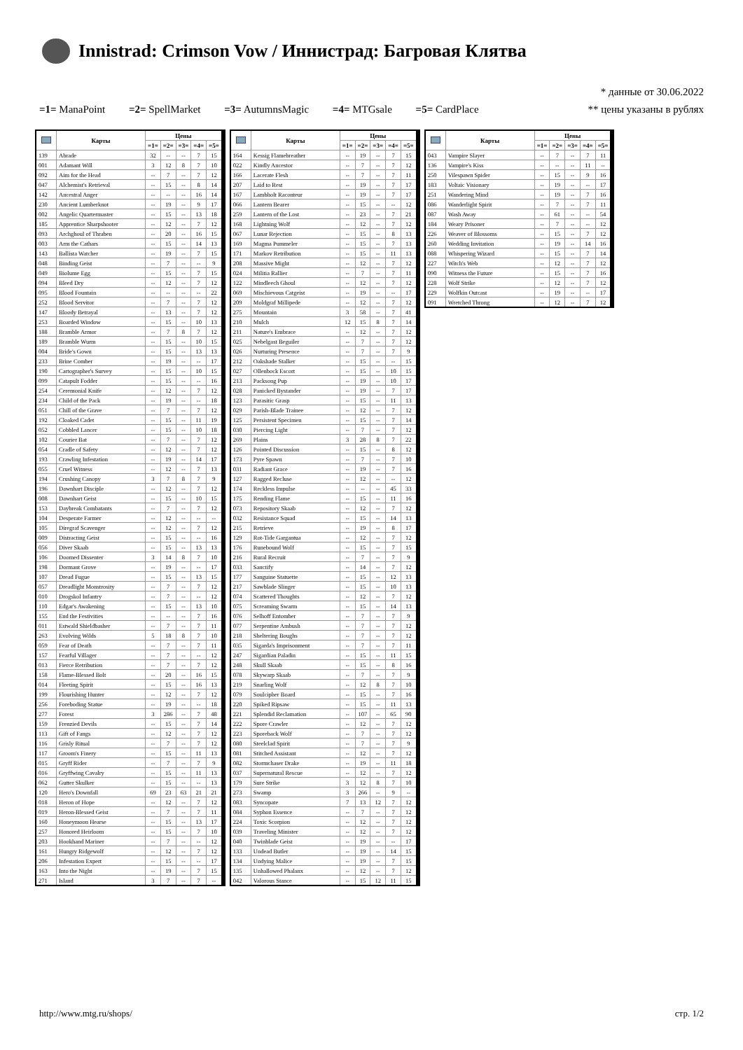Innistrad: Crimson Vow / Иннистрад: Багровая Клятва
* данные от 30.06.2022
=1= ManaPoint =2= SpellMarket =3= AutumnsMagic =4= MTGsale =5= CardPlace
** цены указаны в рублях
| | Карты | Цены | | | | |
| --- | --- | --- | --- | --- | --- | --- |
| | | =1= | =2= | =3= | =4= | =5= |
| 139 | Abrade | 32 | -- | -- | 7 | 15 |
| 001 | Adamant Will | 3 | 12 | 8 | 7 | 10 |
| 092 | Aim for the Head | -- | 7 | -- | 7 | 12 |
| 047 | Alchemist's Retrieval | -- | 15 | -- | 8 | 14 |
| 142 | Ancestral Anger | -- | -- | -- | 16 | 14 |
| 230 | Ancient Lumberknot | -- | 19 | -- | 9 | 17 |
| 002 | Angelic Quartermaster | -- | 15 | -- | 13 | 18 |
| 185 | Apprentice Sharpshooter | -- | 12 | -- | 7 | 12 |
| 093 | Archghoul of Thraben | -- | 20 | -- | 16 | 15 |
| 003 | Arm the Cathars | -- | 15 | -- | 14 | 13 |
| 143 | Ballista Watcher | -- | 19 | -- | 7 | 15 |
| 048 | Binding Geist | -- | 7 | -- | -- | 9 |
| 049 | Biolume Egg | -- | 15 | -- | 7 | 15 |
| 094 | Bleed Dry | -- | 12 | -- | 7 | 12 |
| 095 | Blood Fountain | -- | -- | -- | -- | 22 |
| 252 | Blood Servitor | -- | 7 | -- | 7 | 12 |
| 147 | Bloody Betrayal | -- | 13 | -- | 7 | 12 |
| 253 | Boarded Window | -- | 15 | -- | 10 | 13 |
| 188 | Bramble Armor | -- | 7 | 8 | 7 | 12 |
| 189 | Bramble Wurm | -- | 15 | -- | 10 | 15 |
| 004 | Bride's Gown | -- | 15 | -- | 13 | 13 |
| 233 | Brine Comber | -- | 19 | -- | -- | 17 |
| 190 | Cartographer's Survey | -- | 15 | -- | 10 | 15 |
| 099 | Catapult Fodder | -- | 15 | -- | -- | 16 |
| 254 | Ceremonial Knife | -- | 12 | -- | 7 | 12 |
| 234 | Child of the Pack | -- | 19 | -- | -- | 18 |
| 051 | Chill of the Grave | -- | 7 | -- | 7 | 12 |
| 192 | Cloaked Cadet | -- | 15 | -- | 11 | 19 |
| 052 | Cobbled Lancer | -- | 15 | -- | 10 | 18 |
| 102 | Courier Bat | -- | 7 | -- | 7 | 12 |
| 054 | Cradle of Safety | -- | 12 | -- | 7 | 12 |
| 193 | Crawling Infestation | -- | 19 | -- | 14 | 17 |
| 055 | Cruel Witness | -- | 12 | -- | 7 | 13 |
| 194 | Crushing Canopy | 3 | 7 | 8 | 7 | 9 |
| 196 | Dawnhart Disciple | -- | 12 | -- | 7 | 12 |
| 008 | Dawnhart Geist | -- | 15 | -- | 10 | 15 |
| 153 | Daybreak Combatants | -- | 7 | -- | 7 | 12 |
| 104 | Desperate Farmer | -- | 12 | -- | -- | -- |
| 105 | Diregraf Scavenger | -- | 12 | -- | 7 | 12 |
| 009 | Distracting Geist | -- | 15 | -- | -- | 16 |
| 056 | Diver Skaab | -- | 15 | -- | 13 | 13 |
| 106 | Doomed Dissenter | 3 | 14 | 8 | 7 | 10 |
| 198 | Dormant Grove | -- | 19 | -- | -- | 17 |
| 107 | Dread Fugue | -- | 15 | -- | 13 | 15 |
| 057 | Dreadlight Monstrosity | -- | 7 | -- | 7 | 12 |
| 010 | Drogskol Infantry | -- | 7 | -- | -- | 12 |
| 110 | Edgar's Awakening | -- | 15 | -- | 13 | 10 |
| 155 | End the Festivities | -- | -- | -- | 7 | 16 |
| 011 | Estwald Shieldbasher | -- | 7 | -- | 7 | 11 |
| 263 | Evolving Wilds | 5 | 18 | 8 | 7 | 10 |
| 059 | Fear of Death | -- | 7 | -- | 7 | 11 |
| 157 | Fearful Villager | -- | 7 | -- | -- | 12 |
| 013 | Fierce Retribution | -- | 7 | -- | 7 | 12 |
| 158 | Flame-Blessed Bolt | -- | 20 | -- | 16 | 15 |
| 014 | Fleeting Spirit | -- | 15 | -- | 16 | 13 |
| 199 | Flourishing Hunter | -- | 12 | -- | 7 | 12 |
| 256 | Foreboding Statue | -- | 19 | -- | -- | 18 |
| 277 | Forest | 3 | 286 | -- | 7 | 48 |
| 159 | Frenzied Devils | -- | 15 | -- | 7 | 14 |
| 113 | Gift of Fangs | -- | 12 | -- | 7 | 12 |
| 116 | Grisly Ritual | -- | 7 | -- | 7 | 12 |
| 117 | Groom's Finery | -- | 15 | -- | 11 | 13 |
| 015 | Gryff Rider | -- | 7 | -- | 7 | 9 |
| 016 | Gryffwing Cavalry | -- | 15 | -- | 11 | 13 |
| 062 | Gutter Skulker | -- | 15 | -- | -- | 13 |
| 120 | Hero's Downfall | 69 | 23 | 63 | 21 | 21 |
| 018 | Heron of Hope | -- | 12 | -- | 7 | 12 |
| 019 | Heron-Blessed Geist | -- | 7 | -- | 7 | 11 |
| 160 | Honeymoon Hearse | -- | 15 | -- | 13 | 17 |
| 257 | Honored Heirloom | -- | 15 | -- | 7 | 10 |
| 203 | Hookhand Mariner | -- | 7 | -- | -- | 12 |
| 161 | Hungry Ridgewolf | -- | 12 | -- | 7 | 12 |
| 206 | Infestation Expert | -- | 15 | -- | -- | 17 |
| 163 | Into the Night | -- | 19 | -- | 7 | 15 |
| 271 | Island | 3 | 7 | -- | 7 | -- |
| | Карты | Цены | | | | |
| --- | --- | --- | --- | --- | --- | --- |
| | | =1= | =2= | =3= | =4= | =5= |
| 164 | Kessig Flamebreather | -- | 19 | -- | 7 | 15 |
| 022 | Kindly Ancestor | -- | 7 | -- | 7 | 12 |
| 166 | Lacerate Flesh | -- | 7 | -- | 7 | 11 |
| 207 | Laid to Rest | -- | 19 | -- | 7 | 17 |
| 167 | Lambholt Raconteur | -- | 19 | -- | 7 | 17 |
| 066 | Lantern Bearer | -- | 15 | -- | -- | 12 |
| 259 | Lantern of the Lost | -- | 23 | -- | 7 | 21 |
| 168 | Lightning Wolf | -- | 12 | -- | 7 | 12 |
| 067 | Lunar Rejection | -- | 15 | -- | 8 | 13 |
| 169 | Magma Pummeler | -- | 15 | -- | 7 | 13 |
| 171 | Markov Retribution | -- | 15 | -- | 11 | 13 |
| 208 | Massive Might | -- | 12 | -- | 7 | 12 |
| 024 | Militia Rallier | -- | 7 | -- | 7 | 11 |
| 122 | Mindleech Ghoul | -- | 12 | -- | 7 | 12 |
| 069 | Mischievous Catgeist | -- | 19 | -- | -- | 17 |
| 209 | Moldgraf Millipede | -- | 12 | -- | 7 | 12 |
| 275 | Mountain | 3 | 58 | -- | 7 | 41 |
| 210 | Mulch | 12 | 15 | 8 | 7 | 14 |
| 211 | Nature's Embrace | -- | 12 | -- | 7 | 12 |
| 025 | Nebelgast Beguiler | -- | 7 | -- | 7 | 12 |
| 026 | Nurturing Presence | -- | 7 | -- | 7 | 9 |
| 212 | Oakshade Stalker | -- | 15 | -- | -- | 15 |
| 027 | Ollenbock Escort | -- | 15 | -- | 10 | 15 |
| 213 | Packsong Pup | -- | 19 | -- | 10 | 17 |
| 028 | Panicked Bystander | -- | 19 | -- | 7 | 17 |
| 123 | Parasitic Grasp | -- | 15 | -- | 11 | 13 |
| 029 | Parish-Blade Trainee | -- | 12 | -- | 7 | 12 |
| 125 | Persistent Specimen | -- | 15 | -- | 7 | 14 |
| 030 | Piercing Light | -- | 7 | -- | 7 | 12 |
| 269 | Plains | 3 | 28 | 8 | 7 | 22 |
| 126 | Pointed Discussion | -- | 15 | -- | 8 | 12 |
| 173 | Pyre Spawn | -- | 7 | -- | 7 | 10 |
| 031 | Radiant Grace | -- | 19 | -- | 7 | 16 |
| 127 | Ragged Recluse | -- | 12 | -- | -- | 12 |
| 174 | Reckless Impulse | -- | -- | -- | 45 | 33 |
| 175 | Rending Flame | -- | 15 | -- | 11 | 16 |
| 073 | Repository Skaab | -- | 12 | -- | 7 | 12 |
| 032 | Resistance Squad | -- | 15 | -- | 14 | 13 |
| 215 | Retrieve | -- | 19 | -- | 8 | 17 |
| 129 | Rot-Tide Gargantua | -- | 12 | -- | 7 | 12 |
| 176 | Runebound Wolf | -- | 15 | -- | 7 | 15 |
| 216 | Rural Recruit | -- | 7 | -- | 7 | 9 |
| 033 | Sanctify | -- | 14 | -- | 7 | 12 |
| 177 | Sanguine Statuette | -- | 15 | -- | 12 | 13 |
| 217 | Sawblade Slinger | -- | 15 | -- | 10 | 13 |
| 074 | Scattered Thoughts | -- | 12 | -- | 7 | 12 |
| 075 | Screaming Swarm | -- | 15 | -- | 14 | 13 |
| 076 | Selhoff Entomber | -- | 7 | -- | 7 | 9 |
| 077 | Serpentine Ambush | -- | 7 | -- | 7 | 12 |
| 218 | Sheltering Boughs | -- | 7 | -- | 7 | 12 |
| 035 | Sigarda's Imprisonment | -- | 7 | -- | 7 | 11 |
| 247 | Sigardian Paladin | -- | 15 | -- | 11 | 15 |
| 248 | Skull Skaab | -- | 15 | -- | 8 | 16 |
| 078 | Skywarp Skaab | -- | 7 | -- | 7 | 9 |
| 219 | Snarling Wolf | -- | 12 | 8 | 7 | 10 |
| 079 | Soulcipher Board | -- | 15 | -- | 7 | 16 |
| 220 | Spiked Ripsaw | -- | 15 | -- | 11 | 13 |
| 221 | Splendid Reclamation | -- | 107 | -- | 65 | 90 |
| 222 | Spore Crawler | -- | 12 | -- | 7 | 12 |
| 223 | Sporeback Wolf | -- | 7 | -- | 7 | 12 |
| 080 | Steelclad Spirit | -- | 7 | -- | 7 | 9 |
| 081 | Stitched Assistant | -- | 12 | -- | 7 | 12 |
| 082 | Stormchaser Drake | -- | 19 | -- | 11 | 18 |
| 037 | Supernatural Rescue | -- | 12 | -- | 7 | 12 |
| 179 | Sure Strike | 3 | 12 | 8 | 7 | 10 |
| 273 | Swamp | 3 | 266 | -- | 9 | -- |
| 083 | Syncopate | 7 | 13 | 12 | 7 | 12 |
| 084 | Syphon Essence | -- | 7 | -- | 7 | 12 |
| 224 | Toxic Scorpion | -- | 12 | -- | 7 | 12 |
| 039 | Traveling Minister | -- | 12 | -- | 7 | 12 |
| 040 | Twinblade Geist | -- | 19 | -- | -- | 17 |
| 133 | Undead Butler | -- | 19 | -- | 14 | 15 |
| 134 | Undying Malice | -- | 19 | -- | 7 | 15 |
| 135 | Unhallowed Phalanx | -- | 12 | -- | 7 | 12 |
| 042 | Valorous Stance | -- | 15 | 12 | 11 | 15 |
| | Карты | Цены | | | | |
| --- | --- | --- | --- | --- | --- | --- |
| | | =1= | =2= | =3= | =4= | =5= |
| 043 | Vampire Slayer | -- | 7 | -- | 7 | 11 |
| 136 | Vampire's Kiss | -- | -- | -- | 11 | -- |
| 250 | Vilespawn Spider | -- | 15 | -- | 9 | 16 |
| 183 | Voltaic Visionary | -- | 19 | -- | -- | 17 |
| 251 | Wandering Mind | -- | 19 | -- | 7 | 16 |
| 086 | Wanderlight Spirit | -- | 7 | -- | 7 | 11 |
| 087 | Wash Away | -- | 61 | -- | -- | 54 |
| 184 | Weary Prisoner | -- | 7 | -- | -- | 12 |
| 226 | Weaver of Blossoms | -- | 15 | -- | 7 | 12 |
| 260 | Wedding Invitation | -- | 19 | -- | 14 | 16 |
| 088 | Whispering Wizard | -- | 15 | -- | 7 | 14 |
| 227 | Witch's Web | -- | 12 | -- | 7 | 12 |
| 090 | Witness the Future | -- | 15 | -- | 7 | 16 |
| 228 | Wolf Strike | -- | 12 | -- | 7 | 12 |
| 229 | Wolfkin Outcast | -- | 19 | -- | -- | 17 |
| 091 | Wretched Throng | -- | 12 | -- | 7 | 12 |
http://www.mtg.ru/shops/ стр. 1/2